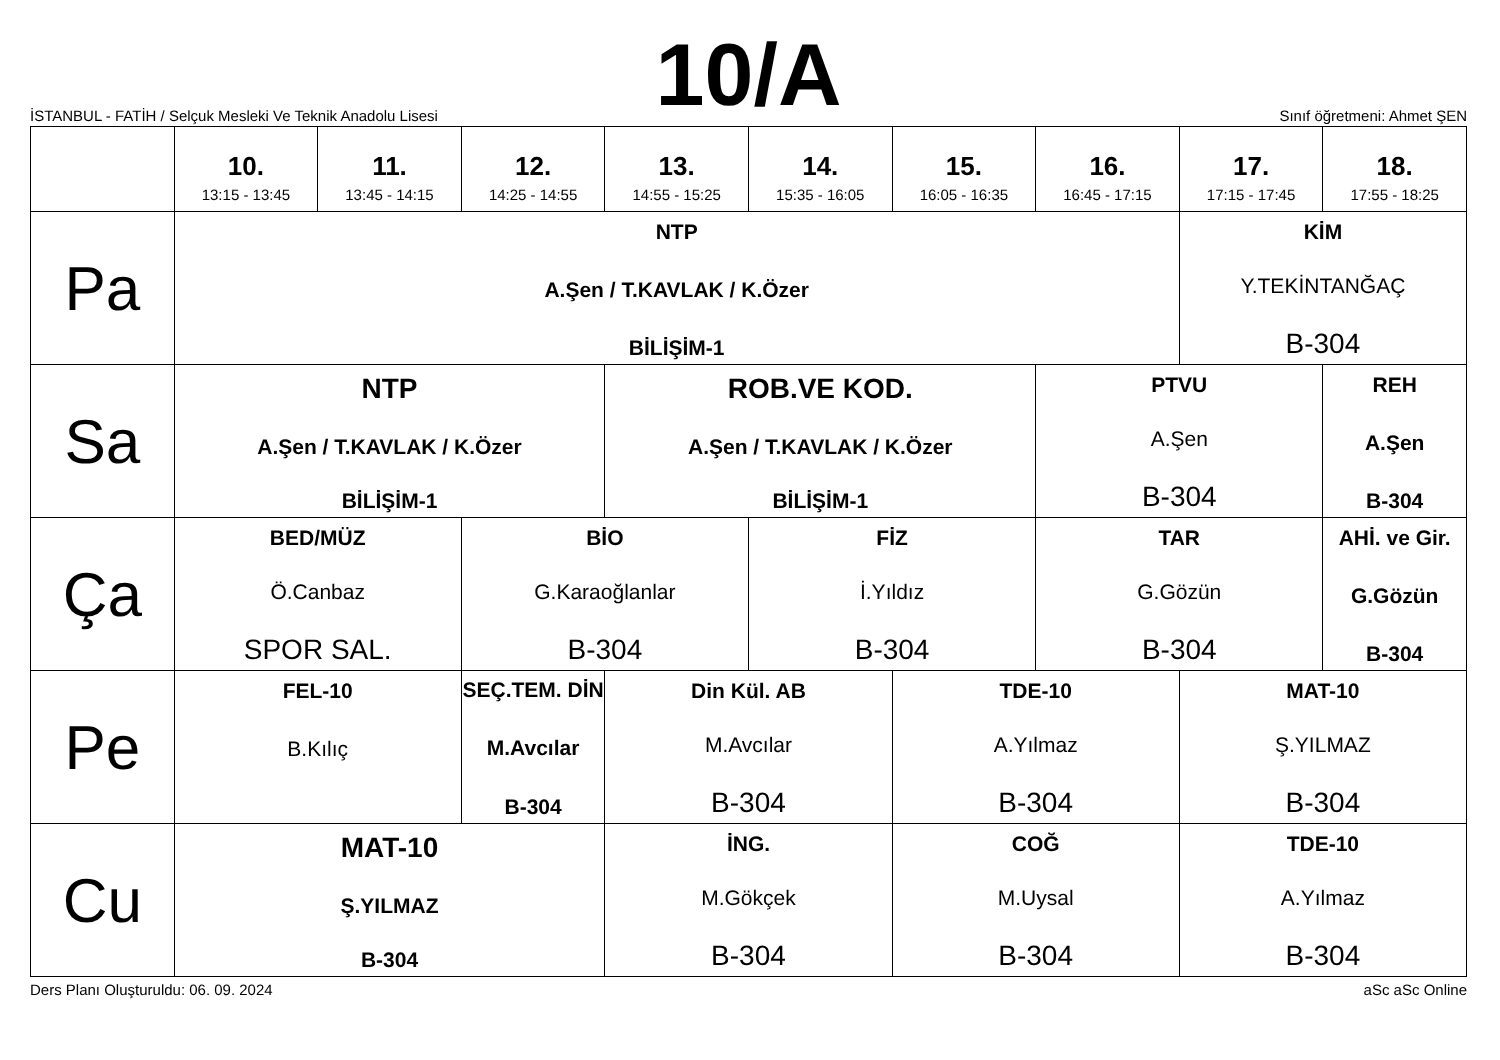10/A
İSTANBUL - FATİH / Selçuk Mesleki Ve Teknik Anadolu Lisesi Sınıf öğretmeni: Ahmet ŞEN
| | 10. 13:15 - 13:45 | 11. 13:45 - 14:15 | 12. 14:25 - 14:55 | 13. 14:55 - 15:25 | 14. 15:35 - 16:05 | 15. 16:05 - 16:35 | 16. 16:45 - 17:15 | 17. 17:15 - 17:45 | 18. 17:55 - 18:25 |
| --- | --- | --- | --- | --- | --- | --- | --- | --- | --- |
| Pa | NTP A.Şen / T.KAVLAK / K.Özer BİLİŞİM-1 | | | | | | | KİM Y.TEKİNTANĞAÇ B-304 | |
| Sa | NTP A.Şen / T.KAVLAK / K.Özer BİLİŞİM-1 | | | ROB.VE KOD. A.Şen / T.KAVLAK / K.Özer BİLİŞİM-1 | | | PTVU A.Şen B-304 | | REH A.Şen B-304 |
| Ça | BED/MÜZ Ö.Canbaz SPOR SAL. | | BİO G.Karaoğlanlar B-304 | | FİZ İ.Yıldız B-304 | | TAR G.Gözün B-304 | | AHİ. ve Gir. G.Gözün B-304 |
| Pe | FEL-10 B.Kılıç | | SEÇ.TEM. DİN M.Avcılar B-304 | Din Kül. AB M.Avcılar B-304 | | TDE-10 A.Yılmaz B-304 | | MAT-10 Ş.YILMAZ B-304 | |
| Cu | MAT-10 Ş.YILMAZ B-304 | | | İNG. M.Gökçek B-304 | | COĞ M.Uysal B-304 | | TDE-10 A.Yılmaz B-304 | |
Ders Planı Oluşturuldu: 06. 09. 2024 aSc aSc Online